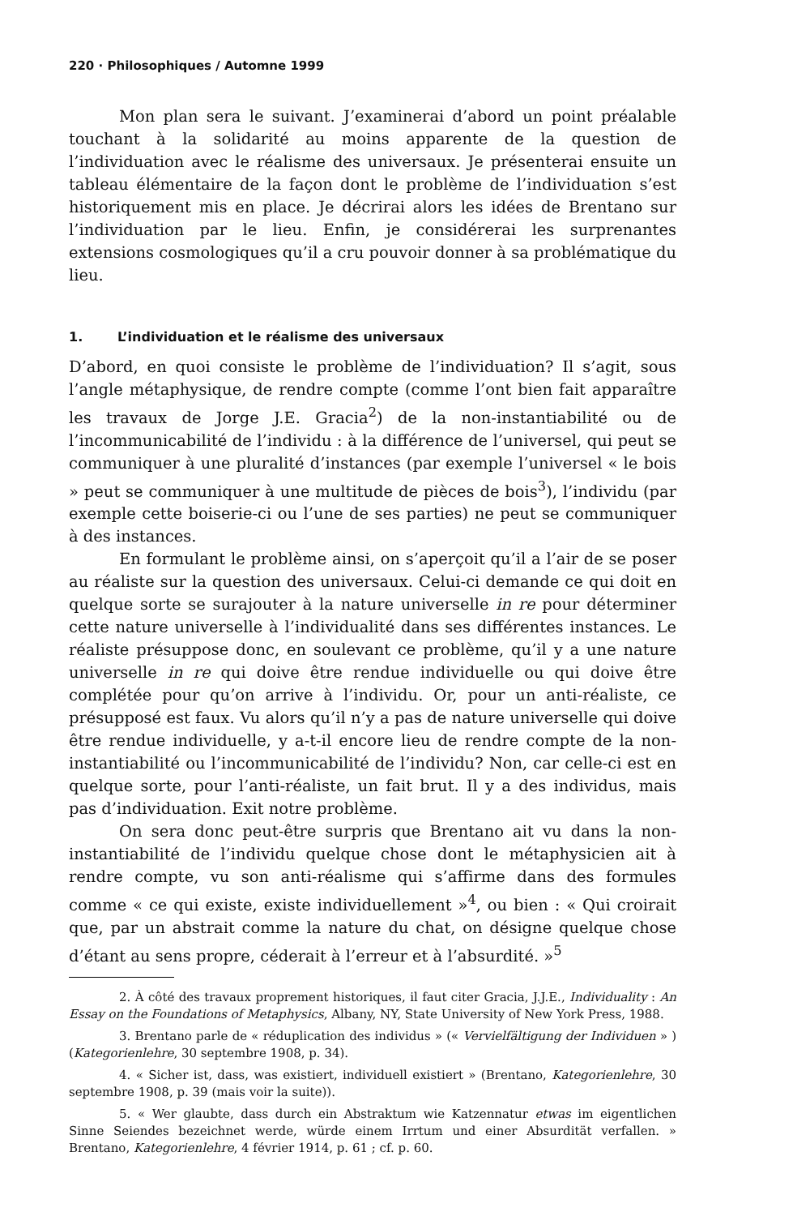220 · Philosophiques / Automne 1999
Mon plan sera le suivant. J’examinerai d’abord un point préalable touchant à la solidarité au moins apparente de la question de l’individuation avec le réalisme des universaux. Je présenterai ensuite un tableau élémentaire de la façon dont le problème de l’individuation s’est historiquement mis en place. Je décrirai alors les idées de Brentano sur l’individuation par le lieu. Enfin, je considérerai les surprenantes extensions cosmologiques qu’il a cru pouvoir donner à sa problématique du lieu.
1. L’individuation et le réalisme des universaux
D’abord, en quoi consiste le problème de l’individuation? Il s’agit, sous l’angle métaphysique, de rendre compte (comme l’ont bien fait apparaître les travaux de Jorge J.E. Gracia<sup>2</sup>) de la non-instantiabilité ou de l’incommunicabilité de l’individu : à la différence de l’universel, qui peut se communiquer à une pluralité d’instances (par exemple l’universel « le bois » peut se communiquer à une multitude de pièces de bois<sup>3</sup>), l’individu (par exemple cette boiserie-ci ou l’une de ses parties) ne peut se communiquer à des instances.
En formulant le problème ainsi, on s’aperçoit qu’il a l’air de se poser au réaliste sur la question des universaux. Celui-ci demande ce qui doit en quelque sorte se surajouter à la nature universelle in re pour déterminer cette nature universelle à l’individualité dans ses différentes instances. Le réaliste présuppose donc, en soulevant ce problème, qu’il y a une nature universelle in re qui doive être rendue individuelle ou qui doive être complétée pour qu’on arrive à l’individu. Or, pour un anti-réaliste, ce présupposé est faux. Vu alors qu’il n’y a pas de nature universelle qui doive être rendue individuelle, y a-t-il encore lieu de rendre compte de la non-instantiabilité ou l’incommunicabilité de l’individu? Non, car celle-ci est en quelque sorte, pour l’anti-réaliste, un fait brut. Il y a des individus, mais pas d’individuation. Exit notre problème.
On sera donc peut-être surpris que Brentano ait vu dans la non-instantiabilité de l’individu quelque chose dont le métaphysicien ait à rendre compte, vu son anti-réalisme qui s’affirme dans des formules comme « ce qui existe, existe individuellement »<sup>4</sup>, ou bien : « Qui croirait que, par un abstrait comme la nature du chat, on désigne quelque chose d’étant au sens propre, céderait à l’erreur et à l’absurdité. »<sup>5</sup>
2. À côté des travaux proprement historiques, il faut citer Gracia, J.J.E., Individuality : An Essay on the Foundations of Metaphysics, Albany, NY, State University of New York Press, 1988.
3. Brentano parle de « réduplication des individus » (« Vervielfältigung der Individuen » ) (Kategorienlehre, 30 septembre 1908, p. 34).
4. « Sicher ist, dass, was existiert, individuell existiert » (Brentano, Kategorienlehre, 30 septembre 1908, p. 39 (mais voir la suite)).
5. « Wer glaubte, dass durch ein Abstraktum wie Katzennatur etwas im eigentlichen Sinne Seiendes bezeichnet werde, würde einem Irrtum und einer Absurdität verfallen. » Brentano, Kategorienlehre, 4 février 1914, p. 61 ; cf. p. 60.